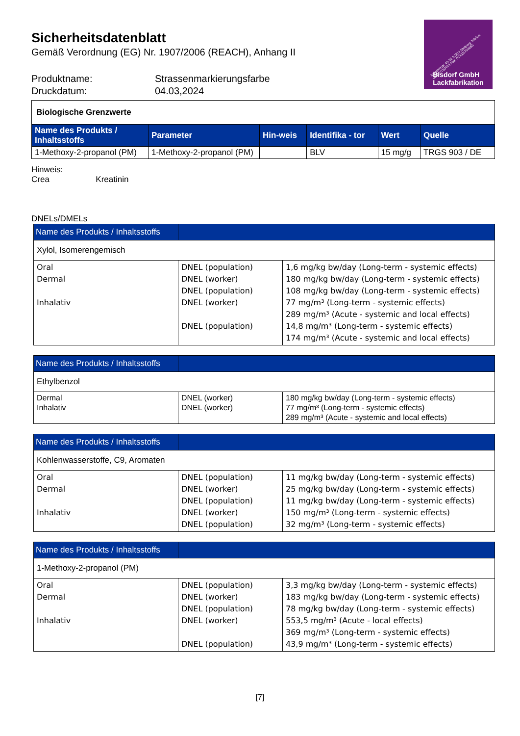Sicherheitsdatenblatt
Gemäß Verordnung (EG) Nr. 1907/2006 (REACH), Anhang II
Produktname: Strassenmarkierungsfarbe Druckdatum: 04.03,2024
Industriestr. 49-51 52224 Stolberg Telefon: 02402/710485 Fax: 02402/754655
Bisdorf GmbH
Lackfabrikation
| Biologische Grenzwerte | | | | | |
| Name des Produkts / Inhaltsstoffs | Parameter | Hin-weis | Identifika - tor | Wert | Quelle |
| 1-Methoxy-2-propanol (PM) | 1-Methoxy-2-propanol (PM) | | BLV | 15 mg/g | TRGS 903 / DE |
Hinweis:
Crea Kreatinin
DNELs/DMELs
| Name des Produkts / Inhaltsstoffs | | |
| Xylol, Isomerengemisch | | |
| Oral Dermal Inhalativ | DNEL (population) DNEL (worker) DNEL (population) DNEL (worker) DNEL (population) | 1,6 mg/kg bw/day (Long-term - systemic effects) 180 mg/kg bw/day (Long-term - systemic effects) 108 mg/kg bw/day (Long-term - systemic effects) 77 mg/m³ (Long-term - systemic effects) 289 mg/m³ (Acute - systemic and local effects) 14,8 mg/m³ (Long-term - systemic effects) 174 mg/m³ (Acute - systemic and local effects) |
| Name des Produkts / Inhaltsstoffs | | |
| Ethylbenzol | | |
| Dermal Inhalativ | DNEL (worker) DNEL (worker) | 180 mg/kg bw/day (Long-term - systemic effects) 77 mg/m³ (Long-term - systemic effects) 289 mg/m³ (Acute - systemic and local effects) |
| Name des Produkts / Inhaltsstoffs | | |
| Kohlenwasserstoffe, C9, Aromaten | | |
| Oral Dermal Inhalativ | DNEL (population) DNEL (worker) DNEL (population) DNEL (worker) DNEL (population) | 11 mg/kg bw/day (Long-term - systemic effects) 25 mg/kg bw/day (Long-term - systemic effects) 11 mg/kg bw/day (Long-term - systemic effects) 150 mg/m³ (Long-term - systemic effects) 32 mg/m³ (Long-term - systemic effects) |
| Name des Produkts / Inhaltsstoffs | | |
| 1-Methoxy-2-propanol (PM) | | |
| Oral Dermal Inhalativ | DNEL (population) DNEL (worker) DNEL (population) DNEL (worker) DNEL (population) | 3,3 mg/kg bw/day (Long-term - systemic effects) 183 mg/kg bw/day (Long-term - systemic effects) 78 mg/kg bw/day (Long-term - systemic effects) 553,5 mg/m³ (Acute - local effects) 369 mg/m³ (Long-term - systemic effects) 43,9 mg/m³ (Long-term - systemic effects) |
[7]